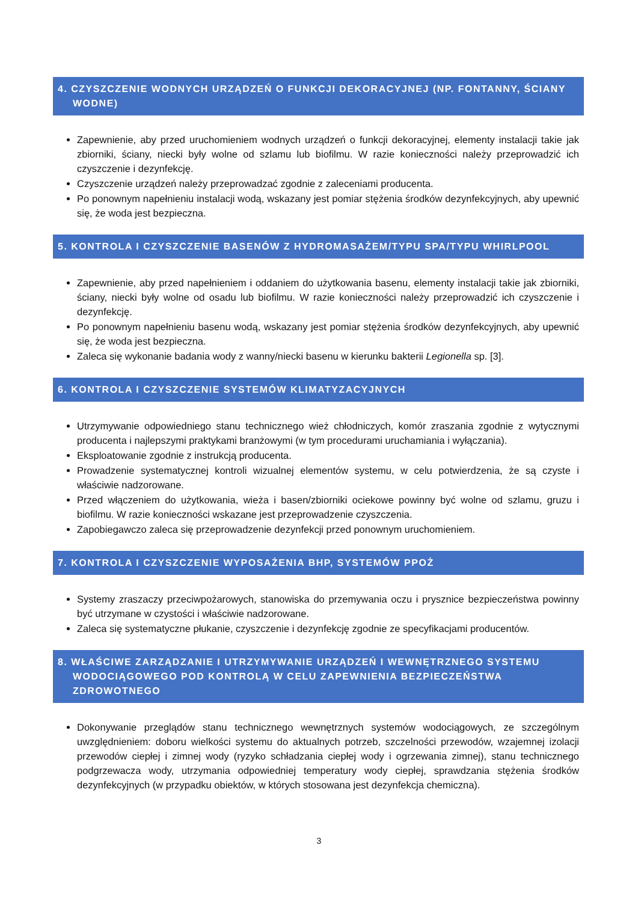4. CZYSZCZENIE WODNYCH URZĄDZEŃ O FUNKCJI DEKORACYJNEJ (NP. FONTANNY, ŚCIANY WODNE)
Zapewnienie, aby przed uruchomieniem wodnych urządzeń o funkcji dekoracyjnej, elementy instalacji takie jak zbiorniki, ściany, niecki były wolne od szlamu lub biofilmu. W razie konieczności należy przeprowadzić ich czyszczenie i dezynfekcję.
Czyszczenie urządzeń należy przeprowadzać zgodnie z zaleceniami producenta.
Po ponownym napełnieniu instalacji wodą, wskazany jest pomiar stężenia środków dezynfekcyjnych, aby upewnić się, że woda jest bezpieczna.
5. KONTROLA I CZYSZCZENIE BASENÓW Z HYDROMASAŻEM/TYPU SPA/TYPU WHIRLPOOL
Zapewnienie, aby przed napełnieniem i oddaniem do użytkowania basenu, elementy instalacji takie jak zbiorniki, ściany, niecki były wolne od osadu lub biofilmu. W razie konieczności należy przeprowadzić ich czyszczenie i dezynfekcję.
Po ponownym napełnieniu basenu wodą, wskazany jest pomiar stężenia środków dezynfekcyjnych, aby upewnić się, że woda jest bezpieczna.
Zaleca się wykonanie badania wody z wanny/niecki basenu w kierunku bakterii Legionella sp. [3].
6. KONTROLA I CZYSZCZENIE SYSTEMÓW KLIMATYZACYJNYCH
Utrzymywanie odpowiedniego stanu technicznego wież chłodniczych, komór zraszania zgodnie z wytycznymi producenta i najlepszymi praktykami branżowymi (w tym procedurami uruchamiania i wyłączania).
Eksploatowanie zgodnie z instrukcją producenta.
Prowadzenie systematycznej kontroli wizualnej elementów systemu, w celu potwierdzenia, że są czyste i właściwie nadzorowane.
Przed włączeniem do użytkowania, wieża i basen/zbiorniki ociekowe powinny być wolne od szlamu, gruzu i biofilmu. W razie konieczności wskazane jest przeprowadzenie czyszczenia.
Zapobiegawczo zaleca się przeprowadzenie dezynfekcji przed ponownym uruchomieniem.
7. KONTROLA I CZYSZCZENIE WYPOSAŻENIA BHP, SYSTEMÓW PPOŻ
Systemy zraszaczy przeciwpożarowych, stanowiska do przemywania oczu i prysznice bezpieczeństwa powinny być utrzymane w czystości i właściwie nadzorowane.
Zaleca się systematyczne płukanie, czyszczenie i dezynfekcję zgodnie ze specyfikacjami producentów.
8. WŁAŚCIWE ZARZĄDZANIE I UTRZYMYWANIE URZĄDZEŃ I WEWNĘTRZNEGO SYSTEMU WODOCIĄGOWEGO POD KONTROLĄ W CELU ZAPEWNIENIA BEZPIECZEŃSTWA ZDROWOTNEGO
Dokonywanie przeglądów stanu technicznego wewnętrznych systemów wodociągowych, ze szczególnym uwzględnieniem: doboru wielkości systemu do aktualnych potrzeb, szczelności przewodów, wzajemnej izolacji przewodów ciepłej i zimnej wody (ryzyko schładzania ciepłej wody i ogrzewania zimnej), stanu technicznego podgrzewacza wody, utrzymania odpowiedniej temperatury wody ciepłej, sprawdzania stężenia środków dezynfekcyjnych (w przypadku obiektów, w których stosowana jest dezynfekcja chemiczna).
3